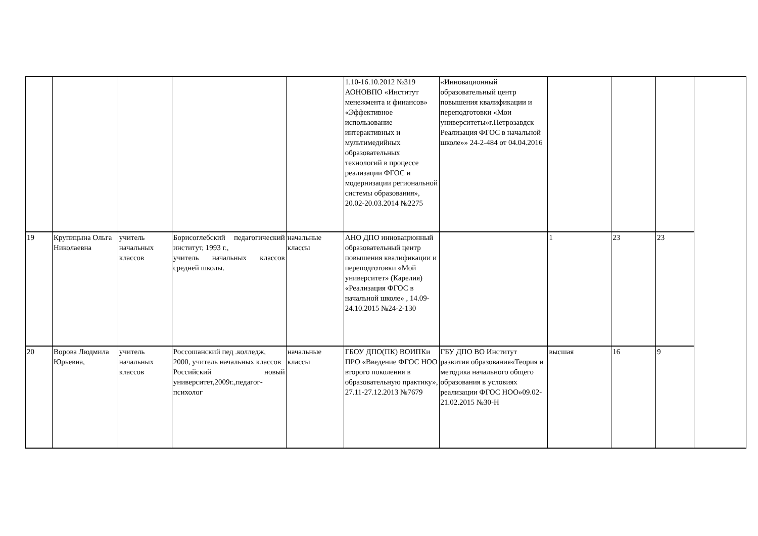| | | | | | 1.10-16.10.2012 №319 АОНОВПО «Институт менежмента и финансов» «Эффективное использование интерактивных и мультимедийных образовательных технологий в процессе реализации ФГОС и модернизации региональной системы образования», 20.02-20.03.2014 №2275 | «Инновационный образовательный центр повышения квалификации и переподготовки «Мои университеты»г.Петрозавдск Реализация ФГОС в начальной школе»» 24-2-484 от 04.04.2016 | | | | |
| 19 | Крупицына Ольга Николаевна | учитель начальных классов | Борисоглебский педагогический институт, 1993 г., учитель начальных классов средней школы. | начальные классы | АНО ДПО инновационный образовательный центр повышения квалификации и переподготовки «Мой университет» (Карелия) «Реализация ФГОС в начальной школе» , 14.09-24.10.2015 №24-2-130 | | 1 | 23 | 23 | |
| 20 | Ворова Людмила Юрьевна, | учитель начальных классов | Россошанский пед .колледж, 2000, учитель начальных классов Российский новый университет,2009г.,педагог-психолог | начальные классы | ГБОУ ДПО(ПК) ВОИПКи ПРО «Введение ФГОС НОО второго поколения в образовательную практику», 27.11-27.12.2013 №7679 | ГБУ ДПО ВО Институт развития образования«Теория и методика начального общего образования в условиях реализации ФГОС НОО»09.02-21.02.2015 №30-Н | высшая | 16 | 9 | |